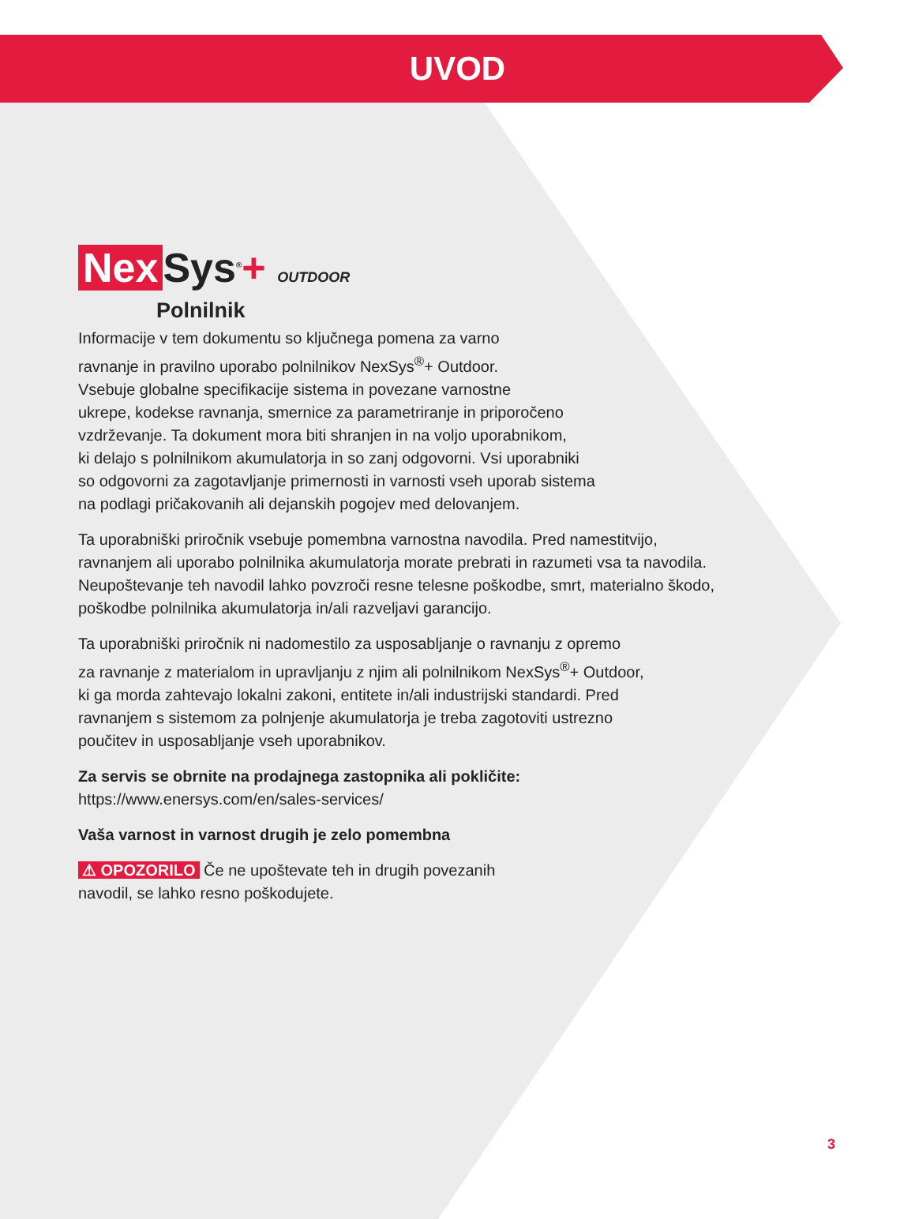UVOD
Nex Sys<sup>®</sup>+ OUTDOOR
Polnilnik
Informacije v tem dokumentu so ključnega pomena za varno
ravnanje in pravilno uporabo polnilnikov NexSys<sup>®</sup>+ Outdoor.
Vsebuje globalne specifikacije sistema in povezane varnostne
ukrepe, kodekse ravnanja, smernice za parametriranje in priporočeno
vzdrževanje. Ta dokument mora biti shranjen in na voljo uporabnikom,
ki delajo s polnilnikom akumulatorja in so zanj odgovorni. Vsi uporabniki
so odgovorni za zagotavljanje primernosti in varnosti vseh uporab sistema
na podlagi pričakovanih ali dejanskih pogojev med delovanjem.
Ta uporabniški priročnik vsebuje pomembna varnostna navodila. Pred namestitvijo,
ravnanjem ali uporabo polnilnika akumulatorja morate prebrati in razumeti vsa ta navodila.
Neupoštevanje teh navodil lahko povzroči resne telesne poškodbe, smrt, materialno škodo,
poškodbe polnilnika akumulatorja in/ali razveljavi garancijo.
Ta uporabniški priročnik ni nadomestilo za usposabljanje o ravnanju z opremo
za ravnanje z materialom in upravljanju z njim ali polnilnikom NexSys<sup>®</sup>+ Outdoor,
ki ga morda zahtevajo lokalni zakoni, entitete in/ali industrijski standardi. Pred
ravnanjem s sistemom za polnjenje akumulatorja je treba zagotoviti ustrezno
poučitev in usposabljanje vseh uporabnikov.
Za servis se obrnite na prodajnega zastopnika ali pokličite:
https://www.enersys.com/en/sales-services/
Vaša varnost in varnost drugih je zelo pomembna
⚠ OPOZORILO Če ne upoštevate teh in drugih povezanih
navodil, se lahko resno poškodujete.
3